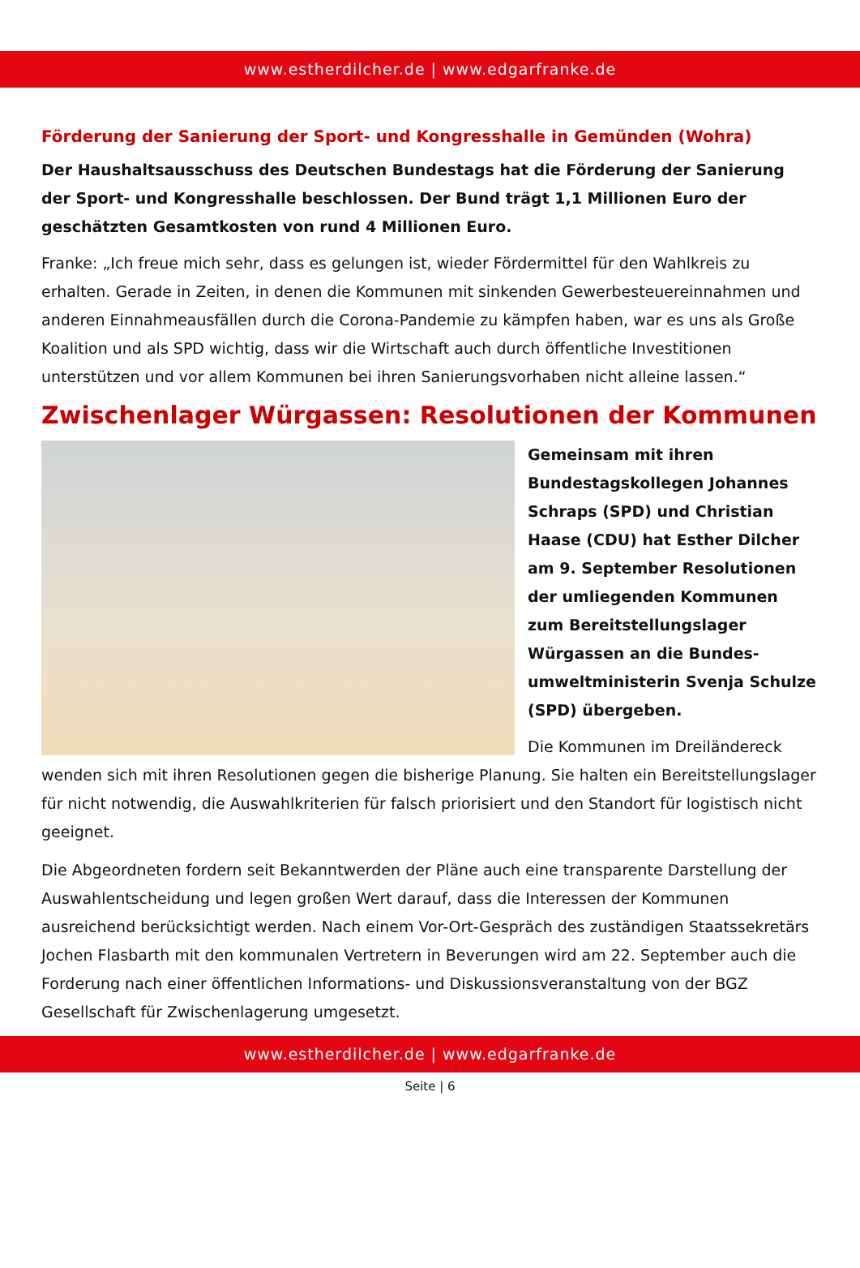www.estherdilcher.de | www.edgarfranke.de
Förderung der Sanierung der Sport- und Kongresshalle in Gemünden (Wohra)
Der Haushaltsausschuss des Deutschen Bundestags hat die Förderung der Sanierung der Sport- und Kongresshalle beschlossen. Der Bund trägt 1,1 Millionen Euro der geschätzten Gesamtkosten von rund 4 Millionen Euro.
Franke: „Ich freue mich sehr, dass es gelungen ist, wieder Fördermittel für den Wahlkreis zu erhalten. Gerade in Zeiten, in denen die Kommunen mit sinkenden Gewerbesteuereinnahmen und anderen Einnahmeausfällen durch die Corona-Pandemie zu kämpfen haben, war es uns als Große Koalition und als SPD wichtig, dass wir die Wirtschaft auch durch öffentliche Investitionen unterstützen und vor allem Kommunen bei ihren Sanierungsvorhaben nicht alleine lassen.“
Zwischenlager Würgassen: Resolutionen der Kommunen
Gemeinsam mit ihren Bundestagskollegen Johannes Schraps (SPD) und Christian Haase (CDU) hat Esther Dilcher am 9. September Resolutionen der umliegenden Kommunen zum Bereitstellungslager Würgassen an die Bundes-umweltministerin Svenja Schulze (SPD) übergeben.
Die Kommunen im Dreiländereck wenden sich mit ihren Resolutionen gegen die bisherige Planung. Sie halten ein Bereitstellungslager für nicht notwendig, die Auswahlkriterien für falsch priorisiert und den Standort für logistisch nicht geeignet.
Die Abgeordneten fordern seit Bekanntwerden der Pläne auch eine transparente Darstellung der Auswahlentscheidung und legen großen Wert darauf, dass die Interessen der Kommunen ausreichend berücksichtigt werden. Nach einem Vor-Ort-Gespräch des zuständigen Staatssekretärs Jochen Flasbarth mit den kommunalen Vertretern in Beverungen wird am 22. September auch die Forderung nach einer öffentlichen Informations- und Diskussionsveranstaltung von der BGZ Gesellschaft für Zwischenlagerung umgesetzt.
www.estherdilcher.de | www.edgarfranke.de
Seite | 6